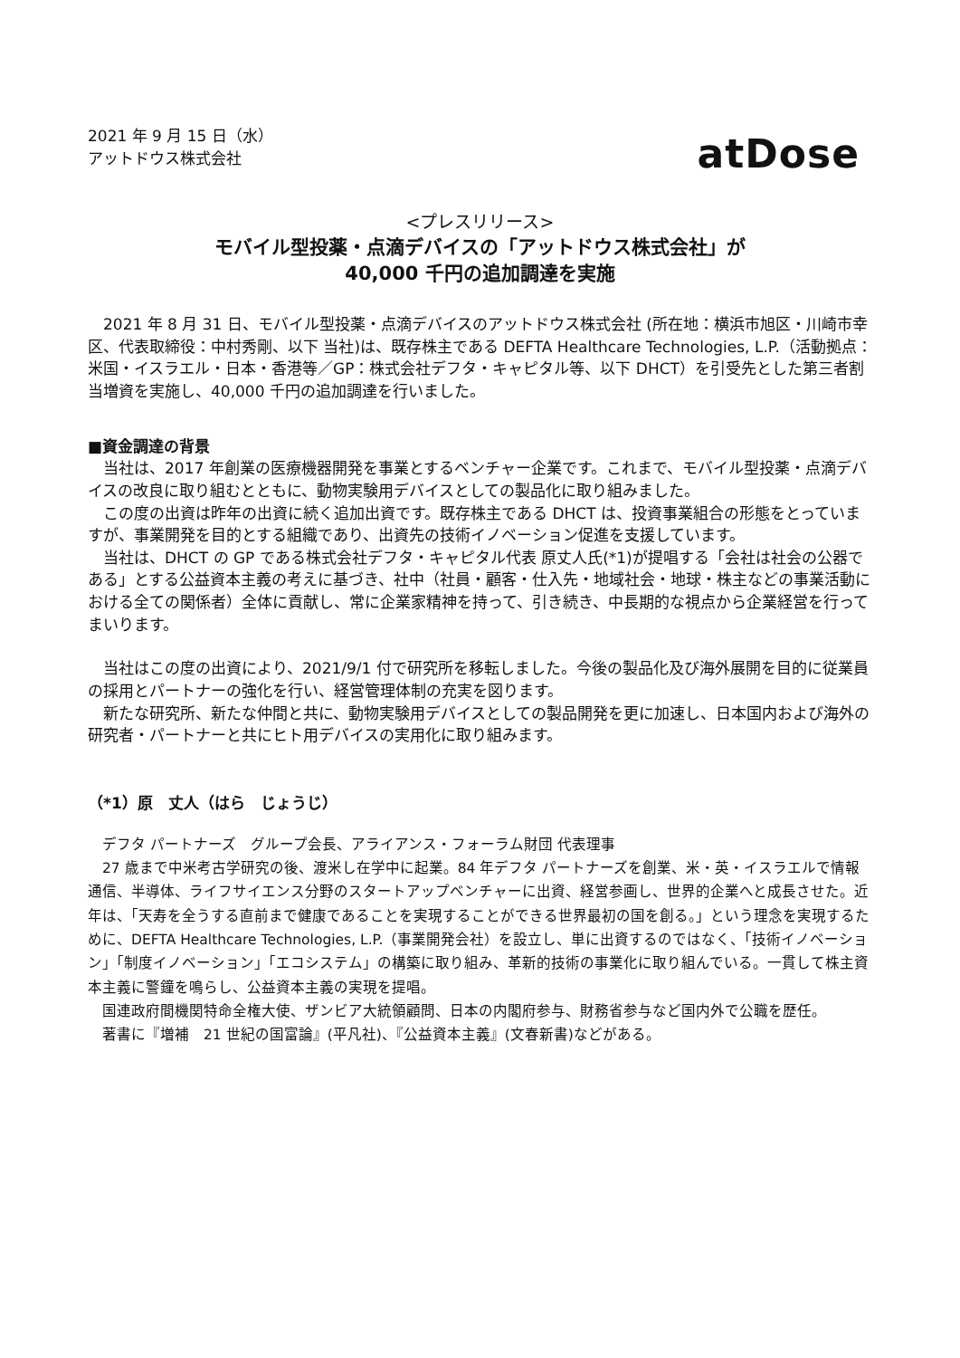2021 年 9 月 15 日（水）
アットドウス株式会社
atDose
<プレスリリース>
モバイル型投薬・点滴デバイスの「アットドウス株式会社」が
40,000 千円の追加調達を実施
　2021 年 8 月 31 日、モバイル型投薬・点滴デバイスのアットドウス株式会社 (所在地：横浜市旭区・川崎市幸区、代表取締役：中村秀剛、以下 当社)は、既存株主である DEFTA Healthcare Technologies, L.P.（活動拠点：米国・イスラエル・日本・香港等／GP：株式会社デフタ・キャピタル等、以下 DHCT）を引受先とした第三者割当増資を実施し、40,000 千円の追加調達を行いました。
■資金調達の背景
　当社は、2017 年創業の医療機器開発を事業とするベンチャー企業です。これまで、モバイル型投薬・点滴デバイスの改良に取り組むとともに、動物実験用デバイスとしての製品化に取り組みました。
　この度の出資は昨年の出資に続く追加出資です。既存株主である DHCT は、投資事業組合の形態をとっていますが、事業開発を目的とする組織であり、出資先の技術イノベーション促進を支援しています。
　当社は、DHCT の GP である株式会社デフタ・キャピタル代表 原丈人氏(*1)が提唱する「会社は社会の公器である」とする公益資本主義の考えに基づき、社中（社員・顧客・仕入先・地域社会・地球・株主などの事業活動における全ての関係者）全体に貢献し、常に企業家精神を持って、引き続き、中長期的な視点から企業経営を行ってまいります。
　当社はこの度の出資により、2021/9/1 付で研究所を移転しました。今後の製品化及び海外展開を目的に従業員の採用とパートナーの強化を行い、経営管理体制の充実を図ります。
　新たな研究所、新たな仲間と共に、動物実験用デバイスとしての製品開発を更に加速し、日本国内および海外の研究者・パートナーと共にヒト用デバイスの実用化に取り組みます。
（*1）原　丈人（はら　じょうじ）
　デフタ パートナーズ　グループ会長、アライアンス・フォーラム財団 代表理事
　27 歳まで中米考古学研究の後、渡米し在学中に起業。84 年デフタ パートナーズを創業、米・英・イスラエルで情報通信、半導体、ライフサイエンス分野のスタートアップベンチャーに出資、経営参画し、世界的企業へと成長させた。近年は、「天寿を全うする直前まで健康であることを実現することができる世界最初の国を創る。」という理念を実現するために、DEFTA Healthcare Technologies, L.P.（事業開発会社）を設立し、単に出資するのではなく、「技術イノベーション」「制度イノベーション」「エコシステム」の構築に取り組み、革新的技術の事業化に取り組んでいる。一貫して株主資本主義に警鐘を鳴らし、公益資本主義の実現を提唱。
　国連政府間機関特命全権大使、ザンビア大統領顧問、日本の内閣府参与、財務省参与など国内外で公職を歴任。
　著書に『増補　21 世紀の国富論』(平凡社)、『公益資本主義』(文春新書)などがある。